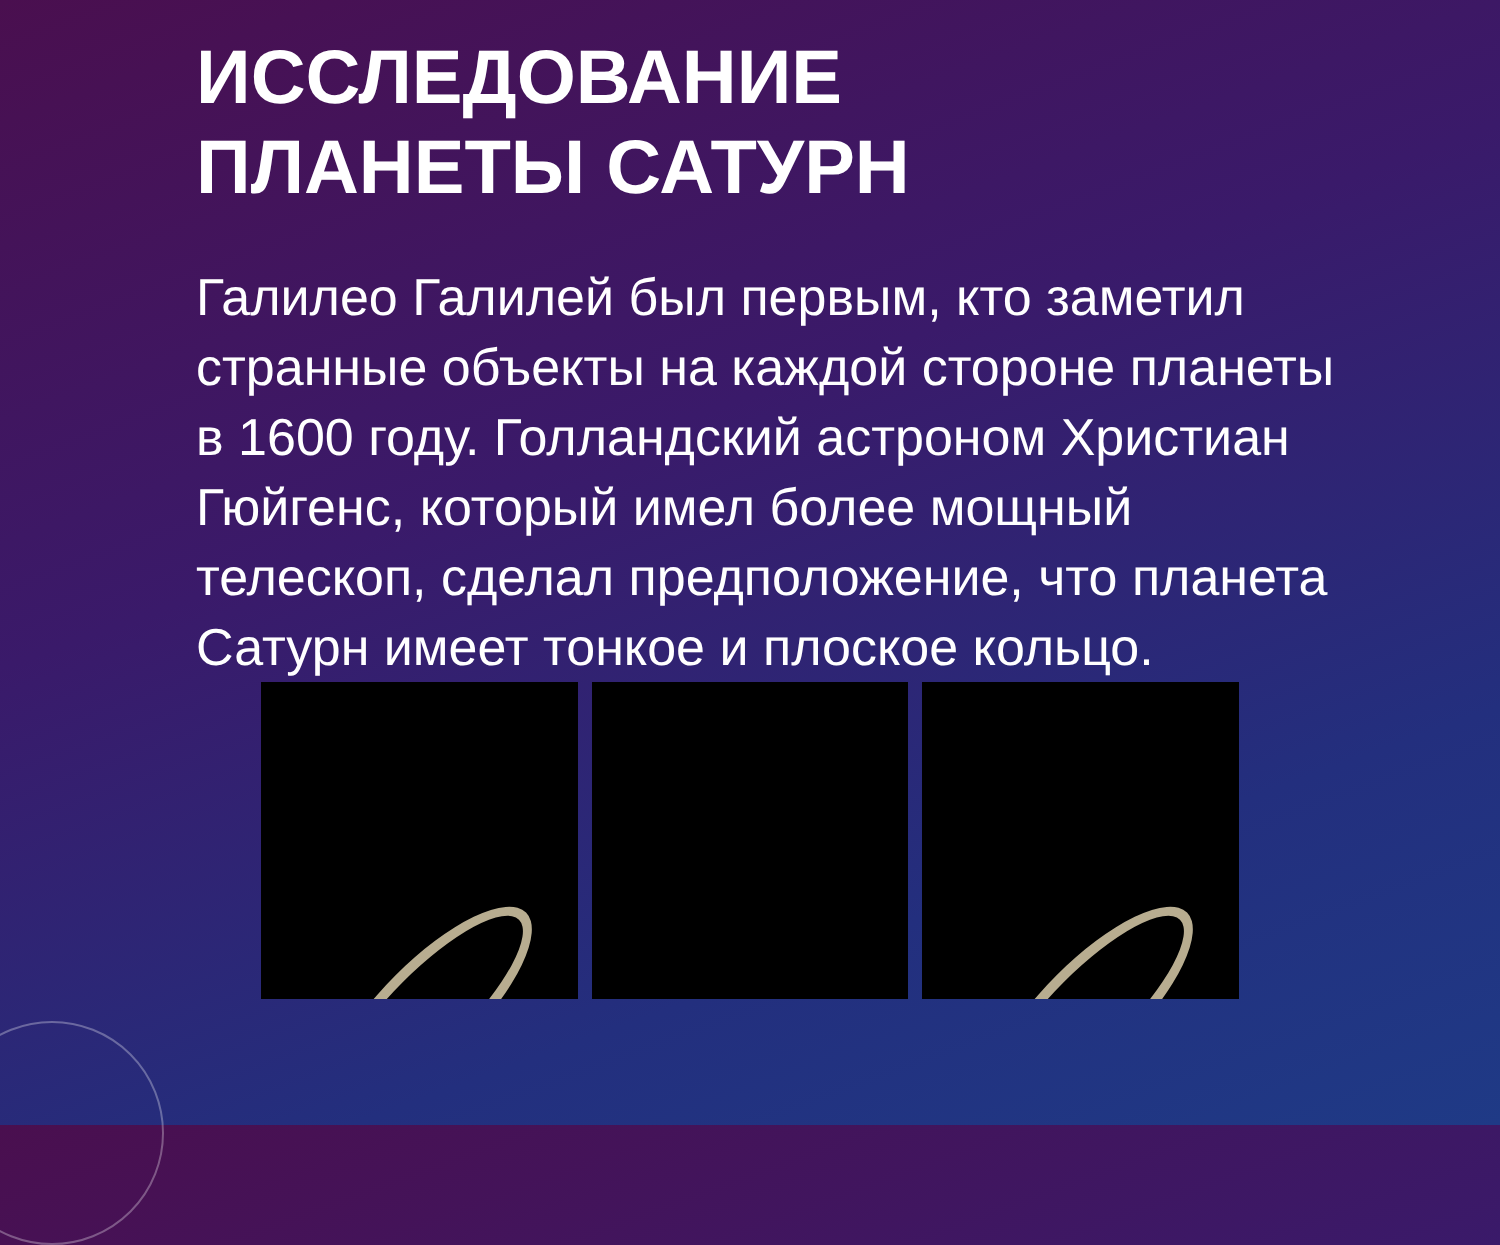ИССЛЕДОВАНИЕ
ПЛАНЕТЫ САТУРН
Галилео Галилей был первым, кто заметил странные объекты на каждой стороне планеты в 1600 году. Голландский астроном Христиан Гюйгенс, который имел более мощный телескоп, сделал предположение, что планета Сатурн имеет тонкое и плоское кольцо.